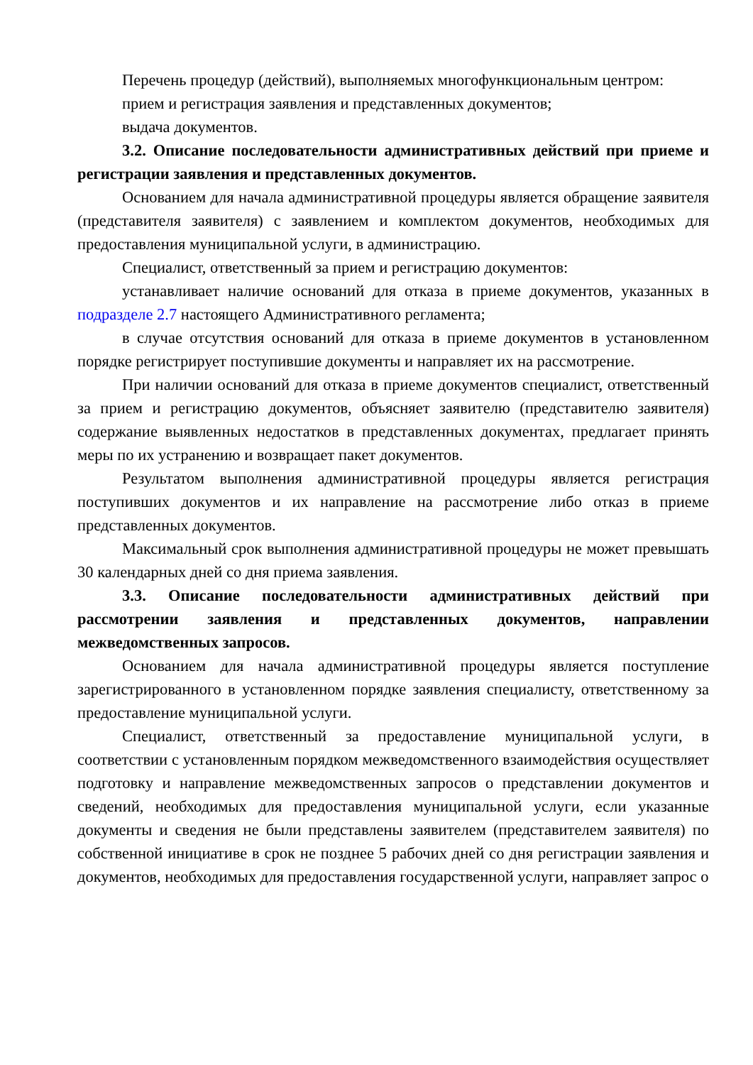Перечень процедур (действий), выполняемых многофункциональным центром:
прием и регистрация заявления и представленных документов;
выдача документов.
3.2. Описание последовательности административных действий при приеме и регистрации заявления и представленных документов.
Основанием для начала административной процедуры является обращение заявителя (представителя заявителя) с заявлением и комплектом документов, необходимых для предоставления муниципальной услуги, в администрацию.
Специалист, ответственный за прием и регистрацию документов:
устанавливает наличие оснований для отказа в приеме документов, указанных в подразделе 2.7 настоящего Административного регламента;
в случае отсутствия оснований для отказа в приеме документов в установленном порядке регистрирует поступившие документы и направляет их на рассмотрение.
При наличии оснований для отказа в приеме документов специалист, ответственный за прием и регистрацию документов, объясняет заявителю (представителю заявителя) содержание выявленных недостатков в представленных документах, предлагает принять меры по их устранению и возвращает пакет документов.
Результатом выполнения административной процедуры является регистрация поступивших документов и их направление на рассмотрение либо отказ в приеме представленных документов.
Максимальный срок выполнения административной процедуры не может превышать 30 календарных дней со дня приема заявления.
3.3. Описание последовательности административных действий при рассмотрении заявления и представленных документов, направлении межведомственных запросов.
Основанием для начала административной процедуры является поступление зарегистрированного в установленном порядке заявления специалисту, ответственному за предоставление муниципальной услуги.
Специалист, ответственный за предоставление муниципальной услуги, в соответствии с установленным порядком межведомственного взаимодействия осуществляет подготовку и направление межведомственных запросов о представлении документов и сведений, необходимых для предоставления муниципальной услуги, если указанные документы и сведения не были представлены заявителем (представителем заявителя) по собственной инициативе в срок не позднее 5 рабочих дней со дня регистрации заявления и документов, необходимых для предоставления государственной услуги, направляет запрос о